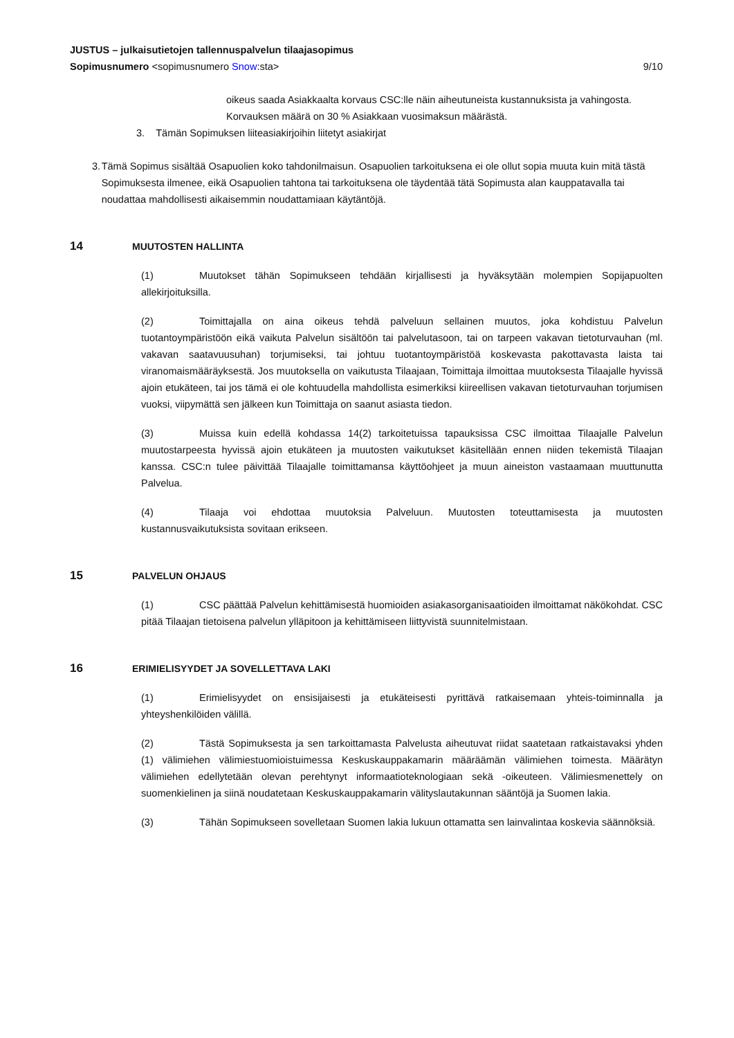JUSTUS – julkaisutietojen tallennuspalvelun tilaajasopimus
Sopimusnumero <sopimusnumero Snow:sta> 9/10
oikeus saada Asiakkaalta korvaus CSC:lle näin aiheutuneista kustannuksista ja vahingosta. Korvauksen määrä on 30 % Asiakkaan vuosimaksun määrästä.
3. Tämän Sopimuksen liiteasiakirjoihin liitetyt asiakirjat
3. Tämä Sopimus sisältää Osapuolien koko tahdonilmaisun. Osapuolien tarkoituksena ei ole ollut sopia muuta kuin mitä tästä Sopimuksesta ilmenee, eikä Osapuolien tahtona tai tarkoituksena ole täydentää tätä Sopimusta alan kauppatavalla tai noudattaa mahdollisesti aikaisemmin noudattamiaan käytäntöjä.
14 MUUTOSTEN HALLINTA
(1) Muutokset tähän Sopimukseen tehdään kirjallisesti ja hyväksytään molempien Sopijapuolten allekirjoituksilla.
(2) Toimittajalla on aina oikeus tehdä palveluun sellainen muutos, joka kohdistuu Palvelun tuotantoympäristöön eikä vaikuta Palvelun sisältöön tai palvelutasoon, tai on tarpeen vakavan tietoturvauhan (ml. vakavan saatavuusuhan) torjumiseksi, tai johtuu tuotantoympäristöä koskevasta pakottavasta laista tai viranomaismääräyksestä. Jos muutoksella on vaikutusta Tilaajaan, Toimittaja ilmoittaa muutoksesta Tilaajalle hyvissä ajoin etukäteen, tai jos tämä ei ole kohtuudella mahdollista esimerkiksi kiireellisen vakavan tietoturvauhan torjumisen vuoksi, viipymättä sen jälkeen kun Toimittaja on saanut asiasta tiedon.
(3) Muissa kuin edellä kohdassa 14(2) tarkoitetuissa tapauksissa CSC ilmoittaa Tilaajalle Palvelun muutostarpeesta hyvissä ajoin etukäteen ja muutosten vaikutukset käsitellään ennen niiden tekemistä Tilaajan kanssa. CSC:n tulee päivittää Tilaajalle toimittamansa käyttöohjeet ja muun aineiston vastaamaan muuttunutta Palvelua.
(4) Tilaaja voi ehdottaa muutoksia Palveluun. Muutosten toteuttamisesta ja muutosten kustannusvaikutuksista sovitaan erikseen.
15 PALVELUN OHJAUS
(1) CSC päättää Palvelun kehittämisestä huomioiden asiakasorganisaatioiden ilmoittamat näkökohdat. CSC pitää Tilaajan tietoisena palvelun ylläpitoon ja kehittämiseen liittyvistä suunnitelmistaan.
16 ERIMIELISYYDET JA SOVELLETTAVA LAKI
(1) Erimielisyydet on ensisijaisesti ja etukäteisesti pyrittävä ratkaisemaan yhteis-toiminnalla ja yhteyshenkilöiden välillä.
(2) Tästä Sopimuksesta ja sen tarkoittamasta Palvelusta aiheutuvat riidat saatetaan ratkaistavaksi yhden (1) välimiehen välimiestuomioistuimessa Keskuskauppakamarin määräämän välimiehen toimesta. Määrätyn välimiehen edellytetään olevan perehtynyt informaatioteknologiaan sekä -oikeuteen. Välimiesmenettely on suomenkielinen ja siinä noudatetaan Keskuskauppakamarin välityslautakunnan sääntöjä ja Suomen lakia.
(3) Tähän Sopimukseen sovelletaan Suomen lakia lukuun ottamatta sen lainvalintaa koskevia säännöksiä.